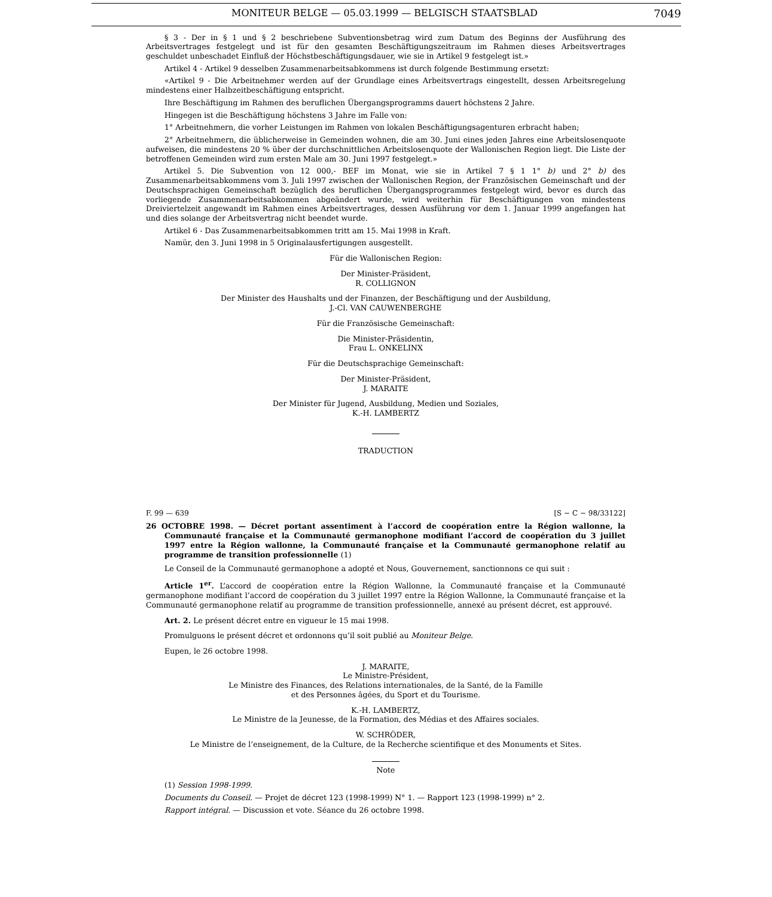MONITEUR BELGE — 05.03.1999 — BELGISCH STAATSBLAD 7049
§ 3 - Der in § 1 und § 2 beschriebene Subventionsbetrag wird zum Datum des Beginns der Ausführung des Arbeitsvertrages festgelegt und ist für den gesamten Beschäftigungszeitraum im Rahmen dieses Arbeitsvertrages geschuldet unbeschadet Einfluß der Höchstbeschäftigungsdauer, wie sie in Artikel 9 festgelegt ist.»
Artikel 4 - Artikel 9 desselben Zusammenarbeitsabkommens ist durch folgende Bestimmung ersetzt:
«Artikel 9 - Die Arbeitnehmer werden auf der Grundlage eines Arbeitsvertrags eingestellt, dessen Arbeitsregelung mindestens einer Halbzeitbeschäftigung entspricht.
Ihre Beschäftigung im Rahmen des beruflichen Übergangsprogramms dauert höchstens 2 Jahre.
Hingegen ist die Beschäftigung höchstens 3 Jahre im Falle von:
1° Arbeitnehmern, die vorher Leistungen im Rahmen von lokalen Beschäftigungsagenturen erbracht haben;
2° Arbeitnehmern, die üblicherweise in Gemeinden wohnen, die am 30. Juni eines jeden Jahres eine Arbeitslosenquote aufweisen, die mindestens 20 % über der durchschnittlichen Arbeitslosenquote der Wallonischen Region liegt. Die Liste der betroffenen Gemeinden wird zum ersten Male am 30. Juni 1997 festgelegt.»
Artikel 5. Die Subvention von 12 000,- BEF im Monat, wie sie in Artikel 7 § 1 1° b) und 2° b) des Zusammenarbeitsabkommens vom 3. Juli 1997 zwischen der Wallonischen Region, der Französischen Gemeinschaft und der Deutschsprachigen Gemeinschaft bezüglich des beruflichen Übergangsprogrammes festgelegt wird, bevor es durch das vorliegende Zusammenarbeitsabkommen abgeändert wurde, wird weiterhin für Beschäftigungen von mindestens Dreiviertelzeit angewandt im Rahmen eines Arbeitsvertrages, dessen Ausführung vor dem 1. Januar 1999 angefangen hat und dies solange der Arbeitsvertrag nicht beendet wurde.
Artikel 6 - Das Zusammenarbeitsabkommen tritt am 15. Mai 1998 in Kraft.
Namür, den 3. Juni 1998 in 5 Originalausfertigungen ausgestellt.
Für die Wallonischen Region:
Der Minister-Präsident,
R. COLLIGNON
Der Minister des Haushalts und der Finanzen, der Beschäftigung und der Ausbildung,
J.-Cl. VAN CAUWENBERGHE
Für die Französische Gemeinschaft:
Die Minister-Präsidentin,
Frau L. ONKELINX
Für die Deutschsprachige Gemeinschaft:
Der Minister-Präsident,
J. MARAITE
Der Minister für Jugend, Ausbildung, Medien und Soziales,
K.-H. LAMBERTZ
TRADUCTION
F. 99 — 639 [S − C − 98/33122]
26 OCTOBRE 1998. — Décret portant assentiment à l’accord de coopération entre la Région wallonne, la Communauté française et la Communauté germanophone modifiant l’accord de coopération du 3 juillet 1997 entre la Région wallonne, la Communauté française et la Communauté germanophone relatif au programme de transition professionnelle (1)
Le Conseil de la Communauté germanophone a adopté et Nous, Gouvernement, sanctionnons ce qui suit :
Article 1<sup>er</sup>. L’accord de coopération entre la Région Wallonne, la Communauté française et la Communauté germanophone modifiant l’accord de coopération du 3 juillet 1997 entre la Région Wallonne, la Communauté française et la Communauté germanophone relatif au programme de transition professionnelle, annexé au présent décret, est approuvé.
Art. 2. Le présent décret entre en vigueur le 15 mai 1998.
Promulguons le présent décret et ordonnons qu’il soit publié au Moniteur Belge.
Eupen, le 26 octobre 1998.
J. MARAITE,
Le Ministre-Président,
Le Ministre des Finances, des Relations internationales, de la Santé, de la Famille
et des Personnes âgées, du Sport et du Tourisme.
K.-H. LAMBERTZ,
Le Ministre de la Jeunesse, de la Formation, des Médias et des Affaires sociales.
W. SCHRÖDER,
Le Ministre de l’enseignement, de la Culture, de la Recherche scientifique et des Monuments et Sites.
Note
(1) Session 1998-1999.
Documents du Conseil. — Projet de décret 123 (1998-1999) N° 1. — Rapport 123 (1998-1999) n° 2.
Rapport intégral. — Discussion et vote. Séance du 26 octobre 1998.